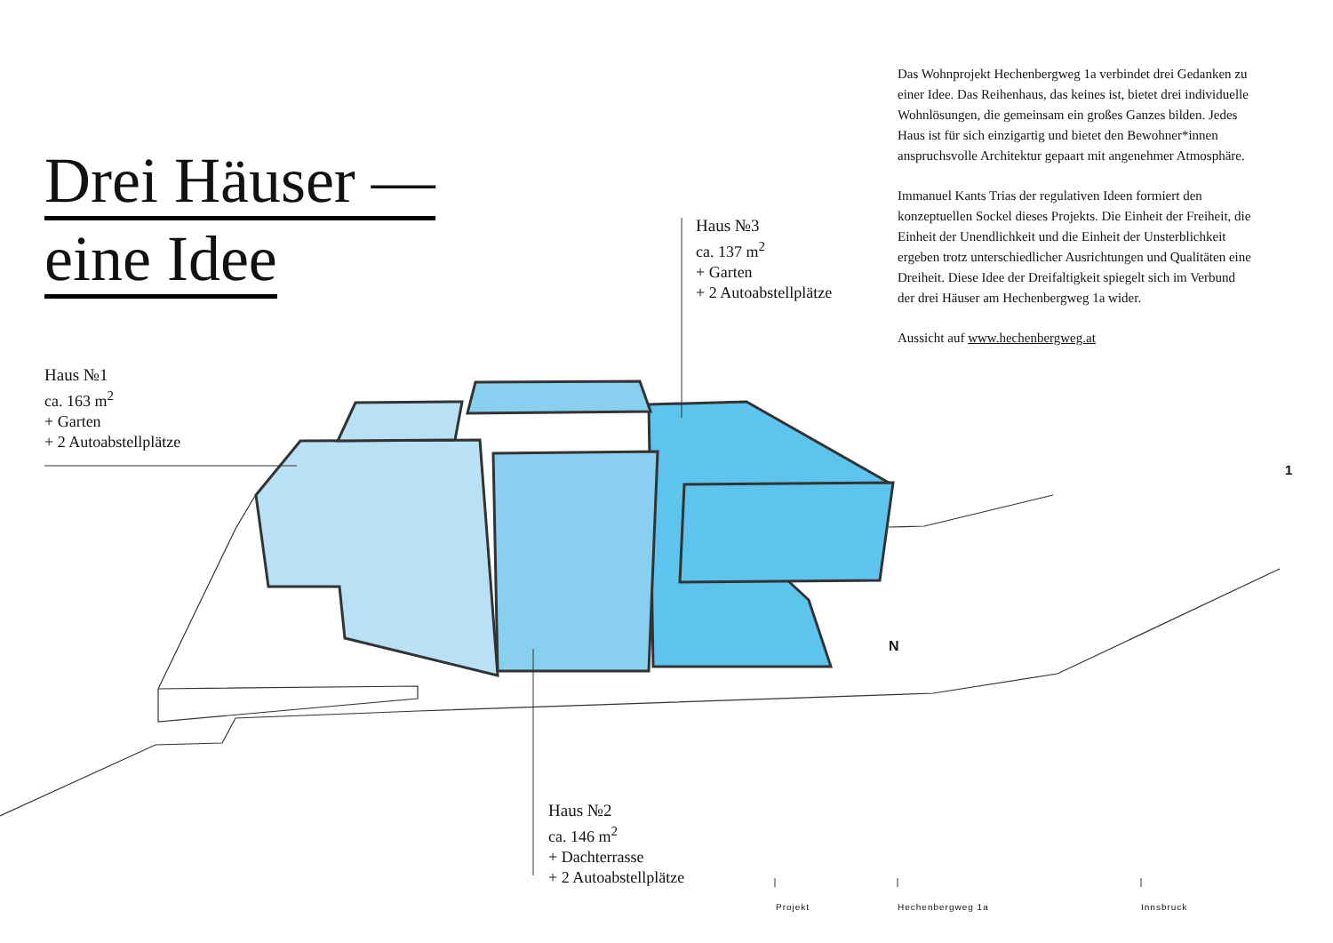Drei Häuser —
eine Idee
Haus №1
ca. 163 m<sup>2</sup>
+ Garten
+ 2 Autoabstellplätze
Haus №3
ca. 137 m<sup>2</sup>
+ Garten
+ 2 Autoabstellplätze
Haus №2
ca. 146 m<sup>2</sup>
+ Dachterrasse
+ 2 Autoabstellplätze
Das Wohnprojekt Hechenbergweg 1a verbindet drei Gedanken zu einer Idee. Das Reihenhaus, das keines ist, bietet drei individuelle Wohnlösungen, die gemeinsam ein großes Ganzes bilden. Jedes Haus ist für sich einzigartig und bietet den Bewohner*innen anspruchsvolle Architektur gepaart mit angenehmer Atmosphäre.
Immanuel Kants Trias der regulativen Ideen formiert den konzeptuellen Sockel dieses Projekts. Die Einheit der Freiheit, die Einheit der Unendlichkeit und die Einheit der Unsterblichkeit ergeben trotz unterschiedlicher Ausrichtungen und Qualitäten eine Dreiheit. Diese Idee der Dreifaltigkeit spiegelt sich im Verbund der drei Häuser am Hechenbergweg 1a wider.
Aussicht auf www.hechenbergweg.at
1
N
Projekt Hechenbergweg 1a Innsbruck